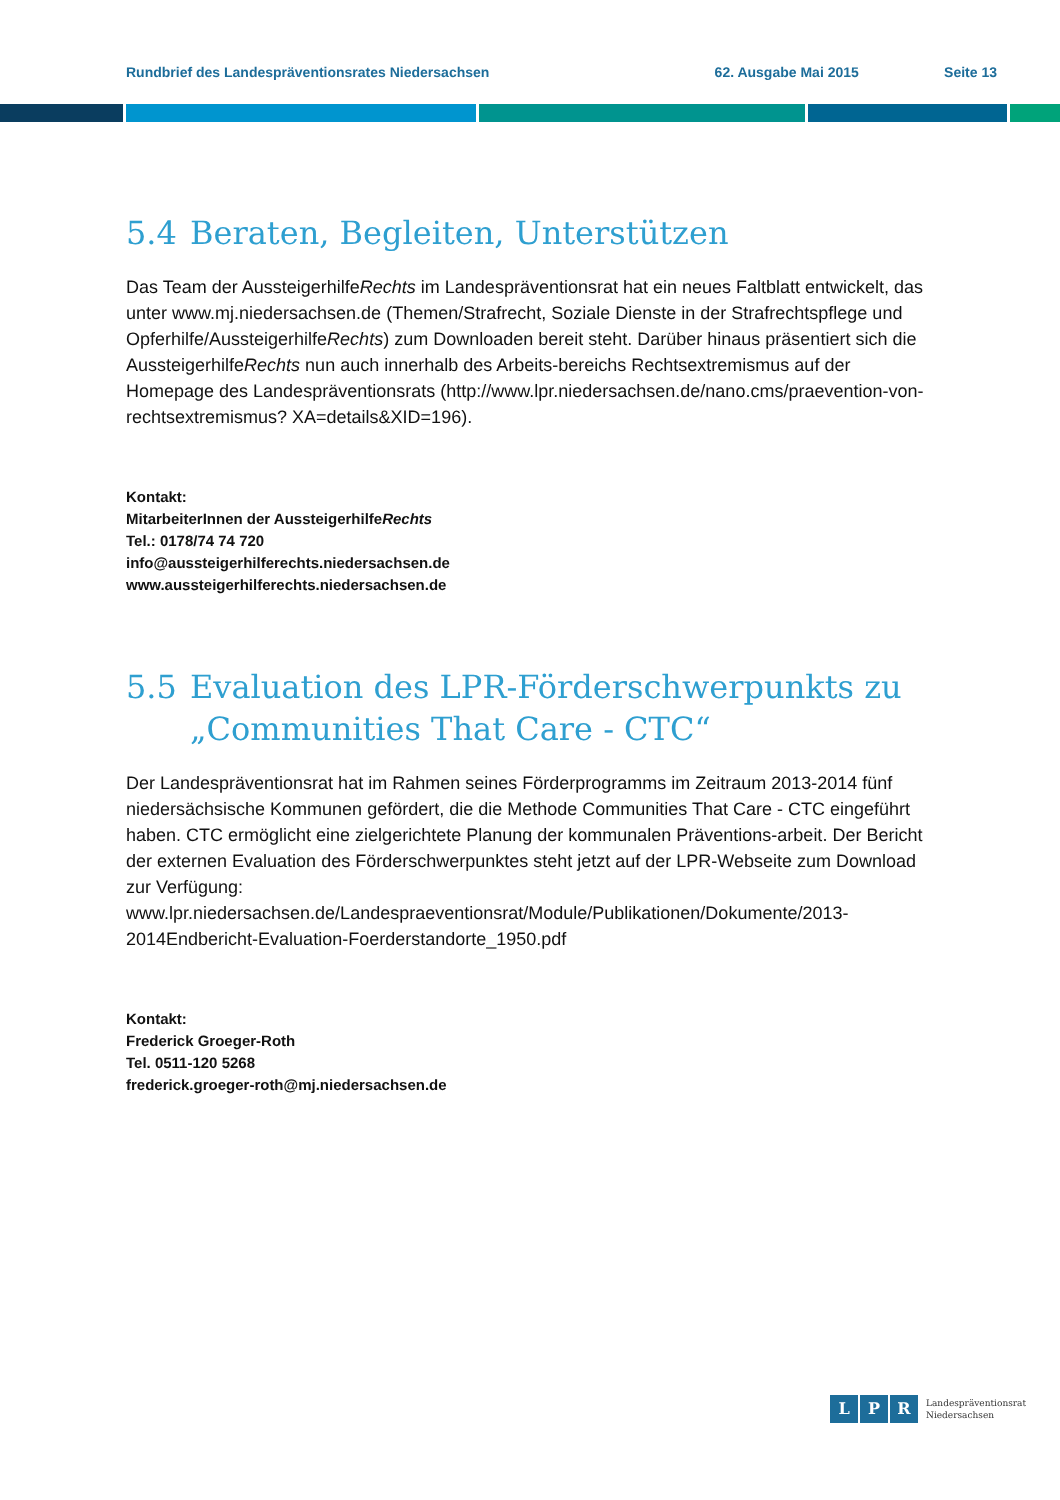Rundbrief des Landespräventionsrates Niedersachsen 62. Ausgabe Mai 2015 Seite 13
5.4 Beraten, Begleiten, Unterstützen
Das Team der AussteigerhilfeRechts im Landespräventionsrat hat ein neues Faltblatt entwickelt, das unter www.mj.niedersachsen.de (Themen/Strafrecht, Soziale Dienste in der Strafrechtspflege und Opferhilfe/AussteigerhilfeRechts) zum Downloaden bereit steht. Darüber hinaus präsentiert sich die AussteigerhilfeRechts nun auch innerhalb des Arbeits-bereichs Rechtsextremismus auf der Homepage des Landespräventionsrats (http://www.lpr.niedersachsen.de/nano.cms/praevention-von-rechtsextremismus? XA=details&XID=196).
Kontakt:
MitarbeiterInnen der AussteigerhilfeRechts
Tel.: 0178/74 74 720
info@aussteigerhilferechts.niedersachsen.de
www.aussteigerhilferechts.niedersachsen.de
5.5 Evaluation des LPR-Förderschwerpunkts zu
„Communities That Care - CTC“
Der Landespräventionsrat hat im Rahmen seines Förderprogramms im Zeitraum 2013-2014 fünf niedersächsische Kommunen gefördert, die die Methode Communities That Care - CTC eingeführt haben. CTC ermöglicht eine zielgerichtete Planung der kommunalen Präventions-arbeit. Der Bericht der externen Evaluation des Förderschwerpunktes steht jetzt auf der LPR-Webseite zum Download zur Verfügung: www.lpr.niedersachsen.de/Landespraeventionsrat/Module/Publikationen/Dokumente/2013-2014Endbericht-Evaluation-Foerderstandorte_1950.pdf
Kontakt:
Frederick Groeger-Roth
Tel. 0511-120 5268
frederick.groeger-roth@mj.niedersachsen.de
L P R Landespräventionsrat
Niedersachsen